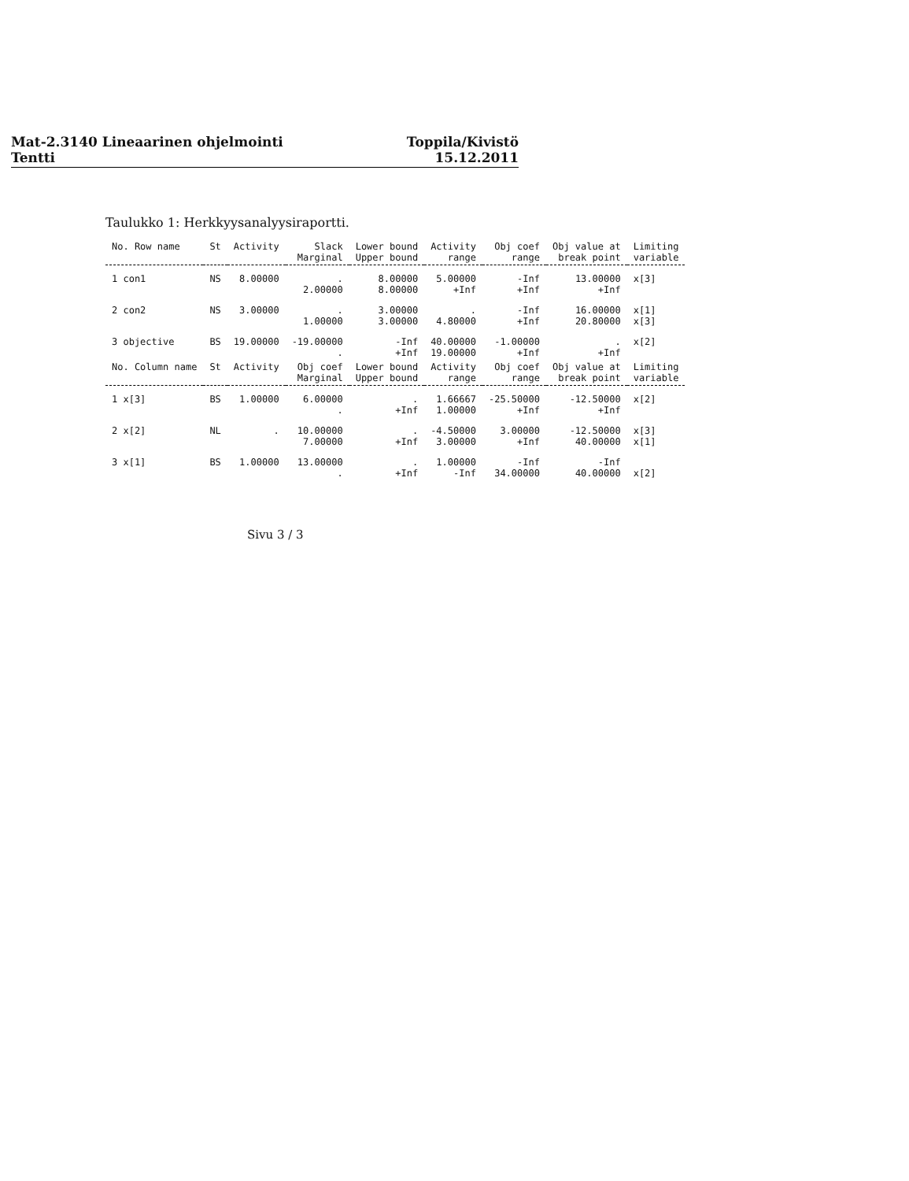Mat-2.3140 Lineaarinen ohjelmointi
Tentti
Toppila/Kivistö
15.12.2011
Taulukko 1: Herkkyysanalyysiraportti.
| No. Row name | St | Activity | Slack Marginal | Lower bound Upper bound | Activity range | Obj coef range | Obj value at break point | Limiting variable |
| --- | --- | --- | --- | --- | --- | --- | --- | --- |
| 1 con1 | NS | 8.00000 | . 2.00000 | 8.00000 8.00000 | 5.00000 +Inf | -Inf +Inf | 13.00000 +Inf | x[3] |
| 2 con2 | NS | 3.00000 | . 1.00000 | 3.00000 3.00000 | . 4.80000 | -Inf +Inf | 16.00000 20.80000 | x[1] x[3] |
| 3 objective | BS | 19.00000 | -19.00000 . | -Inf +Inf | 40.00000 19.00000 | -1.00000 +Inf | . +Inf | x[2] |
| No. Column name | St | Activity | Obj coef Marginal | Lower bound Upper bound | Activity range | Obj coef range | Obj value at break point | Limiting variable |
| 1 x[3] | BS | 1.00000 | 6.00000 . | . +Inf | 1.66667 1.00000 | -25.50000 +Inf | -12.50000 +Inf | x[2] |
| 2 x[2] | NL | . | 10.00000 7.00000 | . +Inf | -4.50000 3.00000 | 3.00000 +Inf | -12.50000 40.00000 | x[3] x[1] |
| 3 x[1] | BS | 1.00000 | 13.00000 . | . +Inf | 1.00000 -Inf | -Inf 34.00000 | -Inf 40.00000 | x[2] |
Sivu 3 / 3